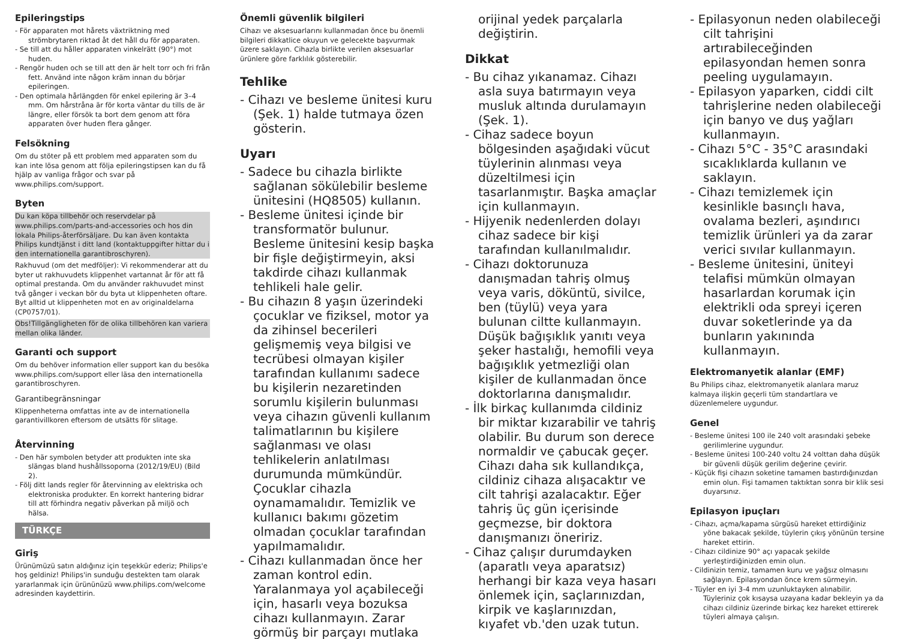Epileringstips
- För apparaten mot hårets växtriktning med strömbrytaren riktad åt det håll du för apparaten.
- Se till att du håller apparaten vinkelrätt (90°) mot huden.
- Rengör huden och se till att den är helt torr och fri från fett. Använd inte någon kräm innan du börjar epileringen.
- Den optimala hårlängden för enkel epilering är 3–4 mm. Om hårstråna är för korta väntar du tills de är längre, eller försök ta bort dem genom att föra apparaten över huden flera gånger.
Felsökning
Om du stöter på ett problem med apparaten som du kan inte lösa genom att följa epileringstipsen kan du få hjälp av vanliga frågor och svar på www.philips.com/support.
Byten
Du kan köpa tillbehör och reservdelar på www.philips.com/parts-and-accessories och hos din lokala Philips-återförsäljare. Du kan även kontakta Philips kundtjänst i ditt land (kontaktuppgifter hittar du i den internationella garantibroschyren).
Rakhuvud (om det medföljer): Vi rekommenderar att du byter ut rakhuvudets klippenhet vartannat år för att få optimal prestanda. Om du använder rakhuvudet minst två gånger i veckan bör du byta ut klippenheten oftare. Byt alltid ut klippenheten mot en av originaldelarna (CP0757/01).
Obs!Tillgängligheten för de olika tillbehören kan variera mellan olika länder.
Garanti och support
Om du behöver information eller support kan du besöka www.philips.com/support eller läsa den internationella garantibroschyren.
Garantibegränsningar
Klippenheterna omfattas inte av de internationella garantivillkoren eftersom de utsätts för slitage.
Återvinning
- Den här symbolen betyder att produkten inte ska slängas bland hushållssoporna (2012/19/EU) (Bild 2).
- Följ ditt lands regler för återvinning av elektriska och elektroniska produkter. En korrekt hantering bidrar till att förhindra negativ påverkan på miljö och hälsa.
TÜRKÇE
Giriş
Ürünümüzü satın aldığınız için teşekkür ederiz; Philips'e hoş geldiniz! Philips'in sunduğu destekten tam olarak yararlanmak için ürününüzü www.philips.com/welcome adresinden kaydettirin.
Önemli güvenlik bilgileri
Cihazı ve aksesuarlarını kullanmadan önce bu önemli bilgileri dikkatlice okuyun ve gelecekte başvurmak üzere saklayın. Cihazla birlikte verilen aksesuarlar ürünlere göre farklılık gösterebilir.
Tehlike
- Cihazı ve besleme ünitesi kuru (Şek. 1) halde tutmaya özen gösterin.
Uyarı
- Sadece bu cihazla birlikte sağlanan sökülebilir besleme ünitesini (HQ8505) kullanın.
- Besleme ünitesi içinde bir transformatör bulunur. Besleme ünitesini kesip başka bir fişle değiştirmeyin, aksi takdirde cihazı kullanmak tehlikeli hale gelir.
- Bu cihazın 8 yaşın üzerindeki çocuklar ve fiziksel, motor ya da zihinsel becerileri gelişmemiş veya bilgisi ve tecrübesi olmayan kişiler tarafından kullanımı sadece bu kişilerin nezaretinden sorumlu kişilerin bulunması veya cihazın güvenli kullanım talimatlarının bu kişilere sağlanması ve olası tehlikelerin anlatılması durumunda mümkündür. Çocuklar cihazla oynamamalıdır. Temizlik ve kullanıcı bakımı gözetim olmadan çocuklar tarafından yapılmamalıdır.
- Cihazı kullanmadan önce her zaman kontrol edin. Yaralanmaya yol açabileceği için, hasarlı veya bozuksa cihazı kullanmayın. Zarar görmüş bir parçayı mutlaka
orijinal yedek parçalarla değiştirin.
Dikkat
- Bu cihaz yıkanamaz. Cihazı asla suya batırmayın veya musluk altında durulamayın (Şek. 1).
- Cihaz sadece boyun bölgesinden aşağıdaki vücut tüylerinin alınması veya düzeltilmesi için tasarlanmıştır. Başka amaçlar için kullanmayın.
- Hijyenik nedenlerden dolayı cihaz sadece bir kişi tarafından kullanılmalıdır.
- Cihazı doktorunuza danışmadan tahriş olmuş veya varis, döküntü, sivilce, ben (tüylü) veya yara bulunan ciltte kullanmayın. Düşük bağışıklık yanıtı veya şeker hastalığı, hemofili veya bağışıklık yetmezliği olan kişiler de kullanmadan önce doktorlarına danışmalıdır.
- İlk birkaç kullanımda cildiniz bir miktar kızarabilir ve tahriş olabilir. Bu durum son derece normaldir ve çabucak geçer. Cihazı daha sık kullandıkça, cildiniz cihaza alışacaktır ve cilt tahrişi azalacaktır. Eğer tahriş üç gün içerisinde geçmezse, bir doktora danışmanızı öneririz.
- Cihaz çalışır durumdayken (aparatlı veya aparatsız) herhangi bir kaza veya hasarı önlemek için, saçlarınızdan, kirpik ve kaşlarınızdan, kıyafet vb.'den uzak tutun.
- Epilasyonun neden olabileceği cilt tahrişini artırabileceğinden epilasyondan hemen sonra peeling uygulamayın.
- Epilasyon yaparken, ciddi cilt tahrişlerine neden olabileceği için banyo ve duş yağları kullanmayın.
- Cihazı 5°C - 35°C arasındaki sıcaklıklarda kullanın ve saklayın.
- Cihazı temizlemek için kesinlikle basınçlı hava, ovalama bezleri, aşındırıcı temizlik ürünleri ya da zarar verici sıvılar kullanmayın.
- Besleme ünitesini, üniteyi telafisi mümkün olmayan hasarlardan korumak için elektrikli oda spreyi içeren duvar soketlerinde ya da bunların yakınında kullanmayın.
Elektromanyetik alanlar (EMF)
Bu Philips cihaz, elektromanyetik alanlara maruz kalmaya ilişkin geçerli tüm standartlara ve düzenlemelere uygundur.
Genel
- Besleme ünitesi 100 ile 240 volt arasındaki şebeke gerilimlerine uygundur.
- Besleme ünitesi 100-240 voltu 24 volttan daha düşük bir güvenli düşük gerilim değerine çevirir.
- Küçük fişi cihazın soketine tamamen bastırdığınızdan emin olun. Fişi tamamen taktıktan sonra bir klik sesi duyarsınız.
Epilasyon ipuçları
- Cihazı, açma/kapama sürgüsü hareket ettirdiğiniz yöne bakacak şekilde, tüylerin çıkış yönünün tersine hareket ettirin.
- Cihazı cildinize 90° açı yapacak şekilde yerleştirdiğinizden emin olun.
- Cildinizin temiz, tamamen kuru ve yağsız olmasını sağlayın. Epilasyondan önce krem sürmeyin.
- Tüyler en iyi 3-4 mm uzunluktayken alınabilir. Tüyleriniz çok kısaysa uzayana kadar bekleyin ya da cihazı cildiniz üzerinde birkaç kez hareket ettirerek tüyleri almaya çalışın.